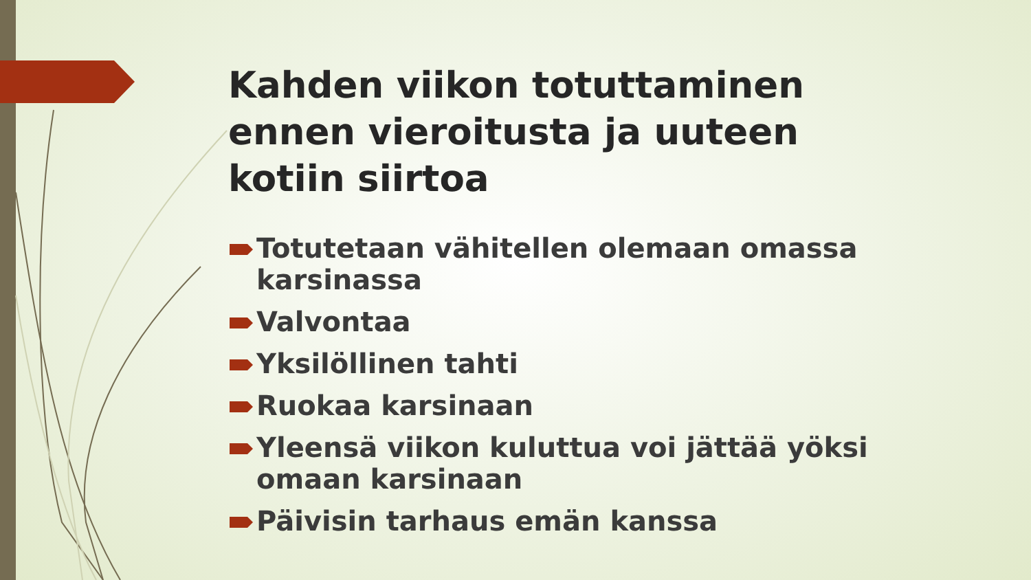Kahden viikon totuttaminen ennen vieroitusta ja uuteen kotiin siirtoa
Totutetaan vähitellen olemaan omassa karsinassa
Valvontaa
Yksilöllinen tahti
Ruokaa karsinaan
Yleensä viikon kuluttua voi jättää yöksi omaan karsinaan
Päivisin tarhaus emän kanssa